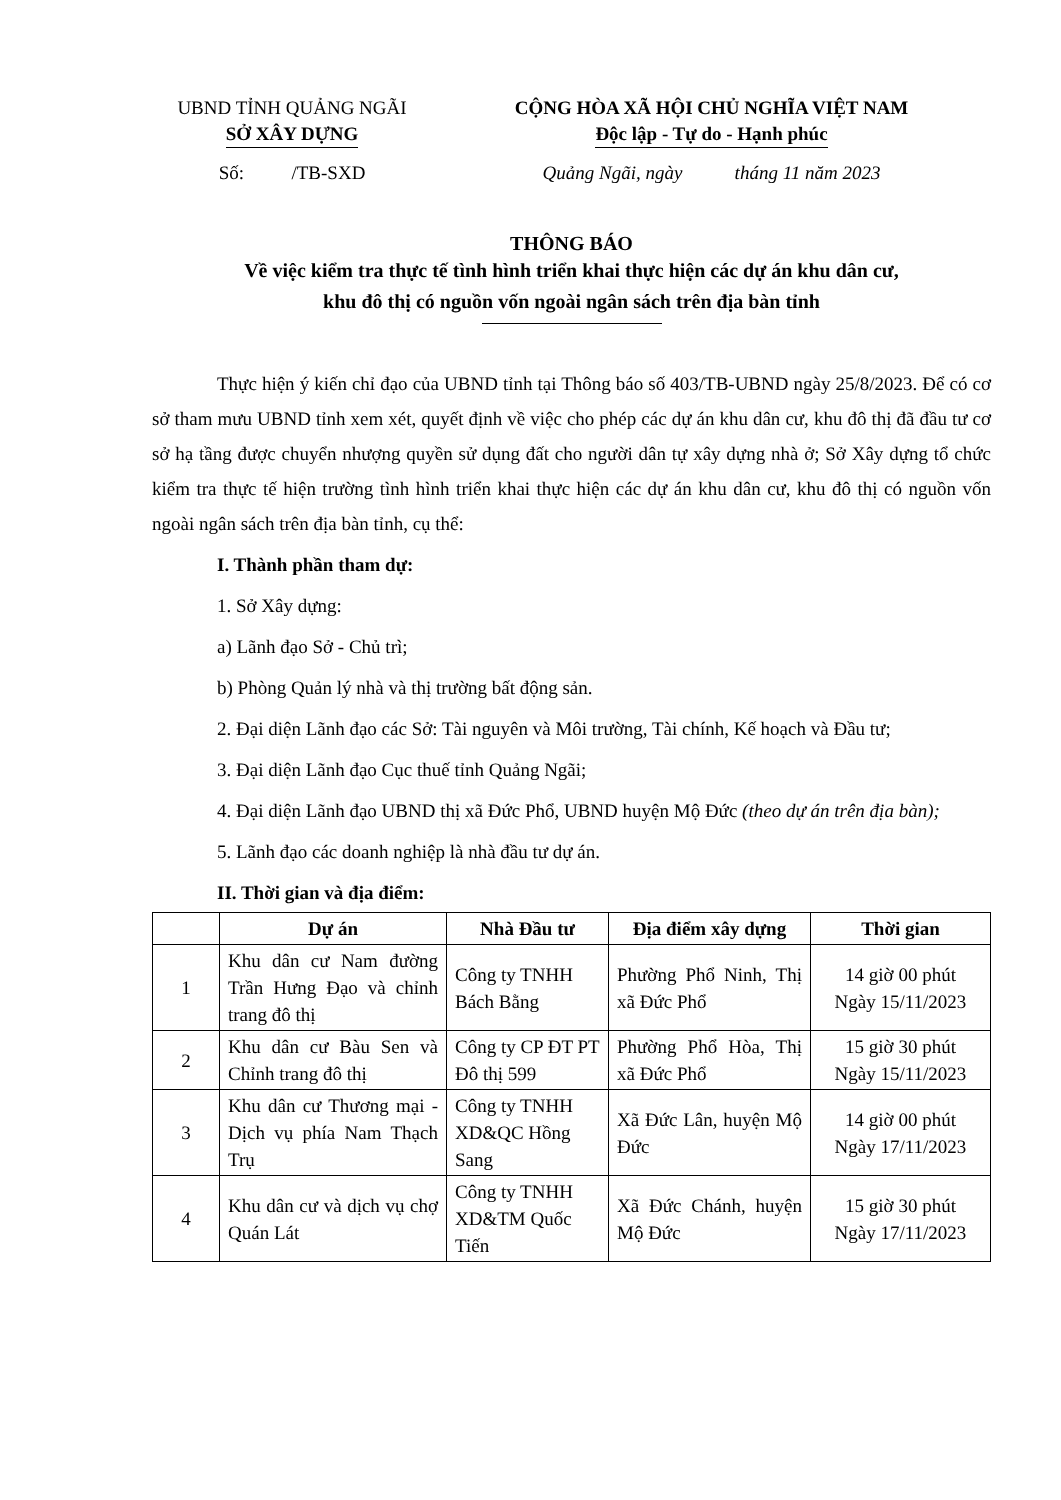UBND TỈNH QUẢNG NGÃI
SỞ XÂY DỰNG
CỘNG HÒA XÃ HỘI CHỦ NGHĨA VIỆT NAM
Độc lập - Tự do - Hạnh phúc
Số: /TB-SXD Quảng Ngãi, ngày tháng 11 năm 2023
THÔNG BÁO
Về việc kiểm tra thực tế tình hình triển khai thực hiện các dự án khu dân cư,
khu đô thị có nguồn vốn ngoài ngân sách trên địa bàn tỉnh
Thực hiện ý kiến chỉ đạo của UBND tỉnh tại Thông báo số 403/TB-UBND ngày 25/8/2023. Để có cơ sở tham mưu UBND tỉnh xem xét, quyết định về việc cho phép các dự án khu dân cư, khu đô thị đã đầu tư cơ sở hạ tầng được chuyển nhượng quyền sử dụng đất cho người dân tự xây dựng nhà ở; Sở Xây dựng tổ chức kiểm tra thực tế hiện trường tình hình triển khai thực hiện các dự án khu dân cư, khu đô thị có nguồn vốn ngoài ngân sách trên địa bàn tỉnh, cụ thể:
I. Thành phần tham dự:
1. Sở Xây dựng:
a) Lãnh đạo Sở - Chủ trì;
b) Phòng Quản lý nhà và thị trường bất động sản.
2. Đại diện Lãnh đạo các Sở: Tài nguyên và Môi trường, Tài chính, Kế hoạch và Đầu tư;
3. Đại diện Lãnh đạo Cục thuế tỉnh Quảng Ngãi;
4. Đại diện Lãnh đạo UBND thị xã Đức Phổ, UBND huyện Mộ Đức (theo dự án trên địa bàn);
5. Lãnh đạo các doanh nghiệp là nhà đầu tư dự án.
II. Thời gian và địa điểm:
| | Dự án | Nhà Đầu tư | Địa điểm xây dựng | Thời gian |
| --- | --- | --- | --- | --- |
| 1 | Khu dân cư Nam đường Trần Hưng Đạo và chỉnh trang đô thị | Công ty TNHH Bách Bằng | Phường Phổ Ninh, Thị xã Đức Phổ | 14 giờ 00 phút Ngày 15/11/2023 |
| 2 | Khu dân cư Bàu Sen và Chỉnh trang đô thị | Công ty CP ĐT PT Đô thị 599 | Phường Phổ Hòa, Thị xã Đức Phổ | 15 giờ 30 phút Ngày 15/11/2023 |
| 3 | Khu dân cư Thương mại - Dịch vụ phía Nam Thạch Trụ | Công ty TNHH XD&QC Hồng Sang | Xã Đức Lân, huyện Mộ Đức | 14 giờ 00 phút Ngày 17/11/2023 |
| 4 | Khu dân cư và dịch vụ chợ Quán Lát | Công ty TNHH XD&TM Quốc Tiến | Xã Đức Chánh, huyện Mộ Đức | 15 giờ 30 phút Ngày 17/11/2023 |